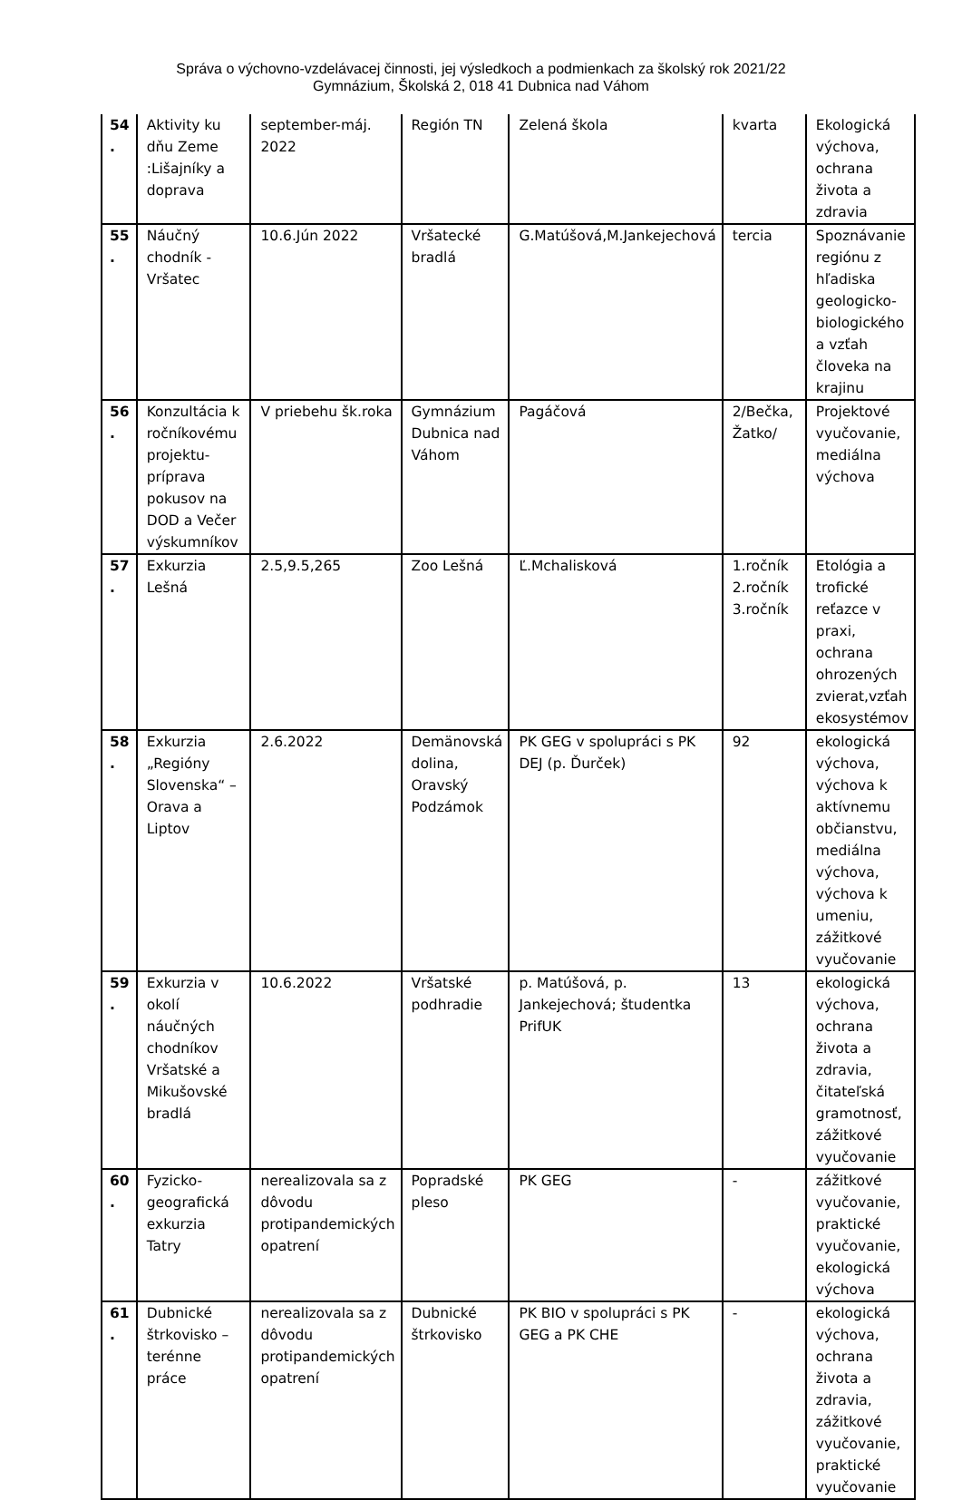Správa o výchovno-vzdelávacej činnosti, jej výsledkoch a podmienkach za školský rok 2021/22
Gymnázium, Školská 2, 018 41 Dubnica nad Váhom
| 54 . | Aktivity ku dňu Zeme :Lišajníky a doprava | september-máj. 2022 | Región TN | Zelená škola | kvarta | Ekologická výchova, ochrana života a zdravia |
| 55 . | Náučný chodník - Vršatec | 10.6.Jún 2022 | Vršatecké bradlá | G.Matúšová,M.Jankejechová | tercia | Spoznávanie regiónu z hľadiska geologicko-biologického a vzťah človeka na krajinu |
| 56 . | Konzultácia k ročníkovému projektu-príprava pokusov na DOD a Večer výskumníkov | V priebehu šk.roka | Gymnázium Dubnica nad Váhom | Pagáčová | 2/Bečka, Žatko/ | Projektové vyučovanie, mediálna výchova |
| 57 . | Exkurzia Lešná | 2.5,9.5,265 | Zoo Lešná | Ľ.Mchalisková | 1.ročník 2.ročník 3.ročník | Etológia a trofické reťazce v praxi, ochrana ohrozených zvierat,vzťah ekosystémov |
| 58 . | Exkurzia „Regióny Slovenska“ – Orava a Liptov | 2.6.2022 | Demänovská dolina, Oravský Podzámok | PK GEG v spolupráci s PK DEJ (p. Ďurček) | 92 | ekologická výchova, výchova k aktívnemu občianstvu, mediálna výchova, výchova k umeniu, zážitkové vyučovanie |
| 59 . | Exkurzia v okolí náučných chodníkov Vršatské a Mikušovské bradlá | 10.6.2022 | Vršatské podhradie | p. Matúšová, p. Jankejechová; študentka PrifUK | 13 | ekologická výchova, ochrana života a zdravia, čitateľská gramotnosť, zážitkové vyučovanie |
| 60 . | Fyzicko-geografická exkurzia Tatry | nerealizovala sa z dôvodu protipandemických opatrení | Popradské pleso | PK GEG | - | zážitkové vyučovanie, praktické vyučovanie, ekologická výchova |
| 61 . | Dubnické štrkovisko – terénne práce | nerealizovala sa z dôvodu protipandemických opatrení | Dubnické štrkovisko | PK BIO v spolupráci s PK GEG a PK CHE | - | ekologická výchova, ochrana života a zdravia, zážitkové vyučovanie, praktické vyučovanie |